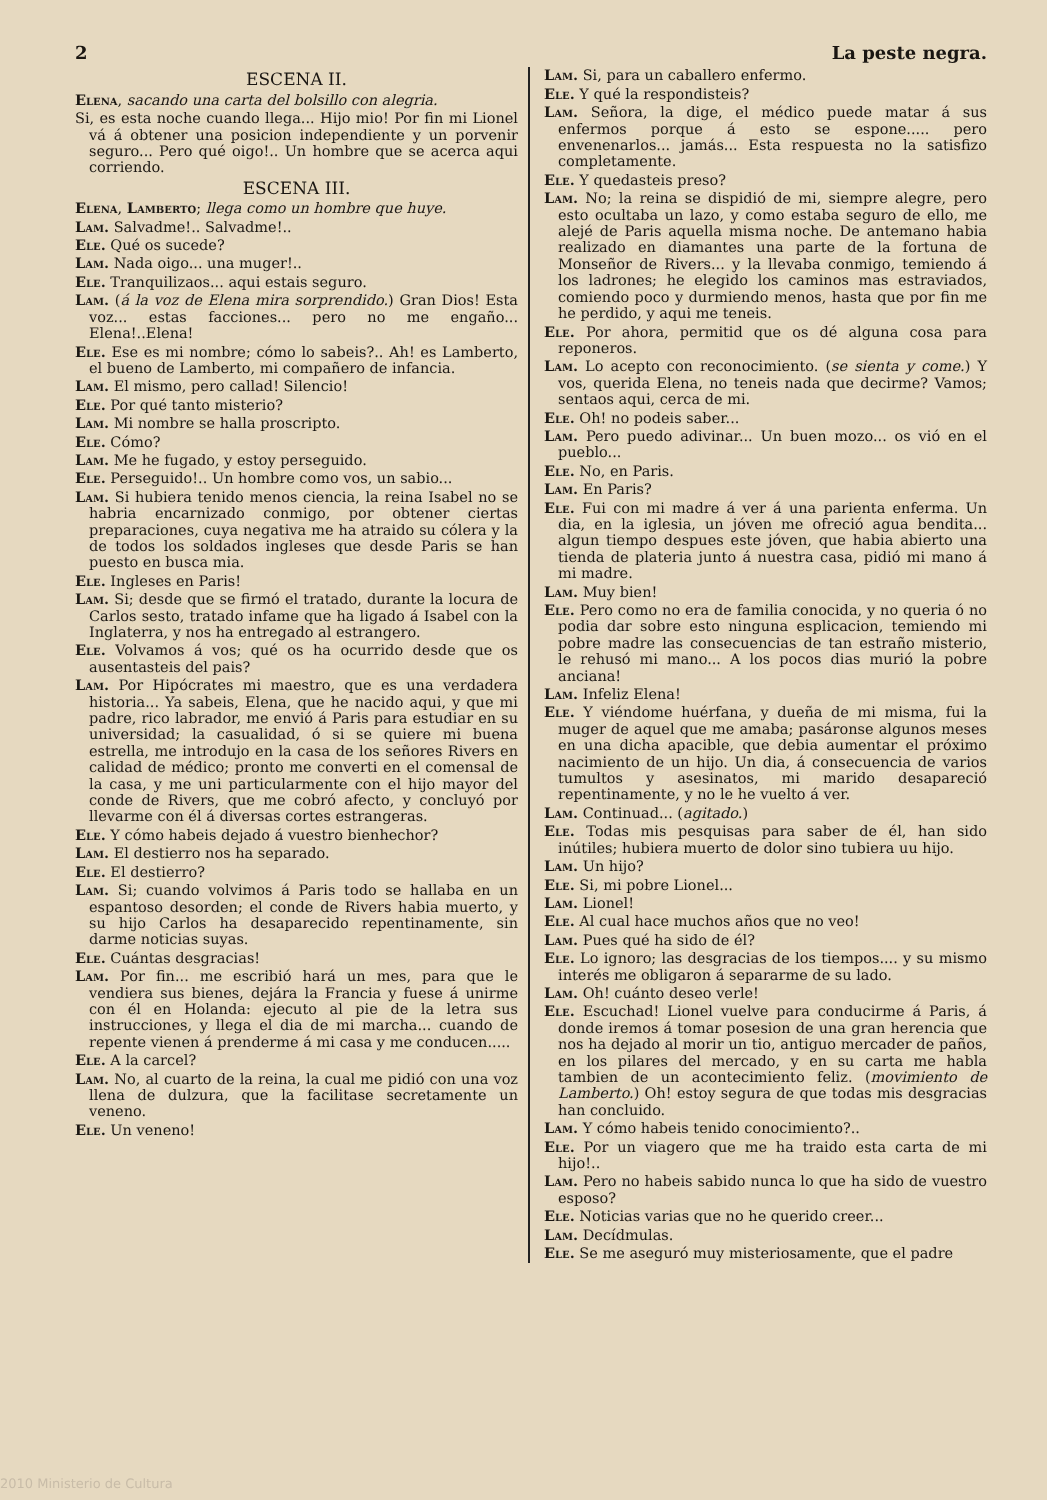2 La peste negra.
ESCENA II.
Elena, sacando una carta del bolsillo con alegria.
Si, es esta noche cuando llega... Hijo mio! Por fin mi Lionel vá á obtener una posicion independiente y un porvenir seguro... Pero qué oigo!.. Un hombre que se acerca aqui corriendo.
ESCENA III.
Elena, Lamberto; llega como un hombre que huye.
Lam. Salvadme!.. Salvadme!..
Ele. Qué os sucede?
Lam. Nada oigo... una muger!..
Ele. Tranquilizaos... aqui estais seguro.
Lam. (á la voz de Elena mira sorprendido.) Gran Dios! Esta voz... estas facciones... pero no me engaño... Elena!..Elena!
Ele. Ese es mi nombre; cómo lo sabeis?.. Ah! es Lamberto, el bueno de Lamberto, mi compañero de infancia.
Lam. El mismo, pero callad! Silencio!
Ele. Por qué tanto misterio?
Lam. Mi nombre se halla proscripto.
Ele. Cómo?
Lam. Me he fugado, y estoy perseguido.
Ele. Perseguido!.. Un hombre como vos, un sabio...
Lam. Si hubiera tenido menos ciencia, la reina Isabel no se habria encarnizado conmigo, por obtener ciertas preparaciones, cuya negativa me ha atraido su cólera y la de todos los soldados ingleses que desde Paris se han puesto en busca mia.
Ele. Ingleses en Paris!
Lam. Si; desde que se firmó el tratado, durante la locura de Carlos sesto, tratado infame que ha ligado á Isabel con la Inglaterra, y nos ha entregado al estrangero.
Ele. Volvamos á vos; qué os ha ocurrido desde que os ausentasteis del pais?
Lam. Por Hipócrates mi maestro, que es una verdadera historia... Ya sabeis, Elena, que he nacido aqui, y que mi padre, rico labrador, me envió á Paris para estudiar en su universidad; la casualidad, ó si se quiere mi buena estrella, me introdujo en la casa de los señores Rivers en calidad de médico; pronto me converti en el comensal de la casa, y me uni particularmente con el hijo mayor del conde de Rivers, que me cobró afecto, y concluyó por llevarme con él á diversas cortes estrangeras.
Ele. Y cómo habeis dejado á vuestro bienhechor?
Lam. El destierro nos ha separado.
Ele. El destierro?
Lam. Si; cuando volvimos á Paris todo se hallaba en un espantoso desorden; el conde de Rivers habia muerto, y su hijo Carlos ha desaparecido repentinamente, sin darme noticias suyas.
Ele. Cuántas desgracias!
Lam. Por fin... me escribió hará un mes, para que le vendiera sus bienes, dejára la Francia y fuese á unirme con él en Holanda: ejecuto al pie de la letra sus instrucciones, y llega el dia de mi marcha... cuando de repente vienen á prenderme á mi casa y me conducen.....
Ele. A la carcel?
Lam. No, al cuarto de la reina, la cual me pidió con una voz llena de dulzura, que la facilitase secretamente un veneno.
Ele. Un veneno!
Lam. Si, para un caballero enfermo.
Ele. Y qué la respondisteis?
Lam. Señora, la dige, el médico puede matar á sus enfermos porque á esto se espone..... pero envenenarlos... jamás... Esta respuesta no la satisfizo completamente.
Ele. Y quedasteis preso?
Lam. No; la reina se dispidió de mi, siempre alegre, pero esto ocultaba un lazo, y como estaba seguro de ello, me alejé de Paris aquella misma noche. De antemano habia realizado en diamantes una parte de la fortuna de Monseñor de Rivers... y la llevaba conmigo, temiendo á los ladrones; he elegido los caminos mas estraviados, comiendo poco y durmiendo menos, hasta que por fin me he perdido, y aqui me teneis.
Ele. Por ahora, permitid que os dé alguna cosa para reponeros.
Lam. Lo acepto con reconocimiento. (se sienta y come.) Y vos, querida Elena, no teneis nada que decirme? Vamos; sentaos aqui, cerca de mi.
Ele. Oh! no podeis saber...
Lam. Pero puedo adivinar... Un buen mozo... os vió en el pueblo...
Ele. No, en Paris.
Lam. En Paris?
Ele. Fui con mi madre á ver á una parienta enferma. Un dia, en la iglesia, un jóven me ofreció agua bendita... algun tiempo despues este jóven, que habia abierto una tienda de plateria junto á nuestra casa, pidió mi mano á mi madre.
Lam. Muy bien!
Ele. Pero como no era de familia conocida, y no queria ó no podia dar sobre esto ninguna esplicacion, temiendo mi pobre madre las consecuencias de tan estraño misterio, le rehusó mi mano... A los pocos dias murió la pobre anciana!
Lam. Infeliz Elena!
Ele. Y viéndome huérfana, y dueña de mi misma, fui la muger de aquel que me amaba; pasáronse algunos meses en una dicha apacible, que debia aumentar el próximo nacimiento de un hijo. Un dia, á consecuencia de varios tumultos y asesinatos, mi marido desapareció repentinamente, y no le he vuelto á ver.
Lam. Continuad... (agitado.)
Ele. Todas mis pesquisas para saber de él, han sido inútiles; hubiera muerto de dolor sino tubiera uu hijo.
Lam. Un hijo?
Ele. Si, mi pobre Lionel...
Lam. Lionel!
Ele. Al cual hace muchos años que no veo!
Lam. Pues qué ha sido de él?
Ele. Lo ignoro; las desgracias de los tiempos.... y su mismo interés me obligaron á separarme de su lado.
Lam. Oh! cuánto deseo verle!
Ele. Escuchad! Lionel vuelve para conducirme á Paris, á donde iremos á tomar posesion de una gran herencia que nos ha dejado al morir un tio, antiguo mercader de paños, en los pilares del mercado, y en su carta me habla tambien de un acontecimiento feliz. (movimiento de Lamberto.) Oh! estoy segura de que todas mis desgracias han concluido.
Lam. Y cómo habeis tenido conocimiento?..
Ele. Por un viagero que me ha traido esta carta de mi hijo!..
Lam. Pero no habeis sabido nunca lo que ha sido de vuestro esposo?
Ele. Noticias varias que no he querido creer...
Lam. Decídmulas.
Ele. Se me aseguró muy misteriosamente, que el padre
2010 Ministerio de Cultura